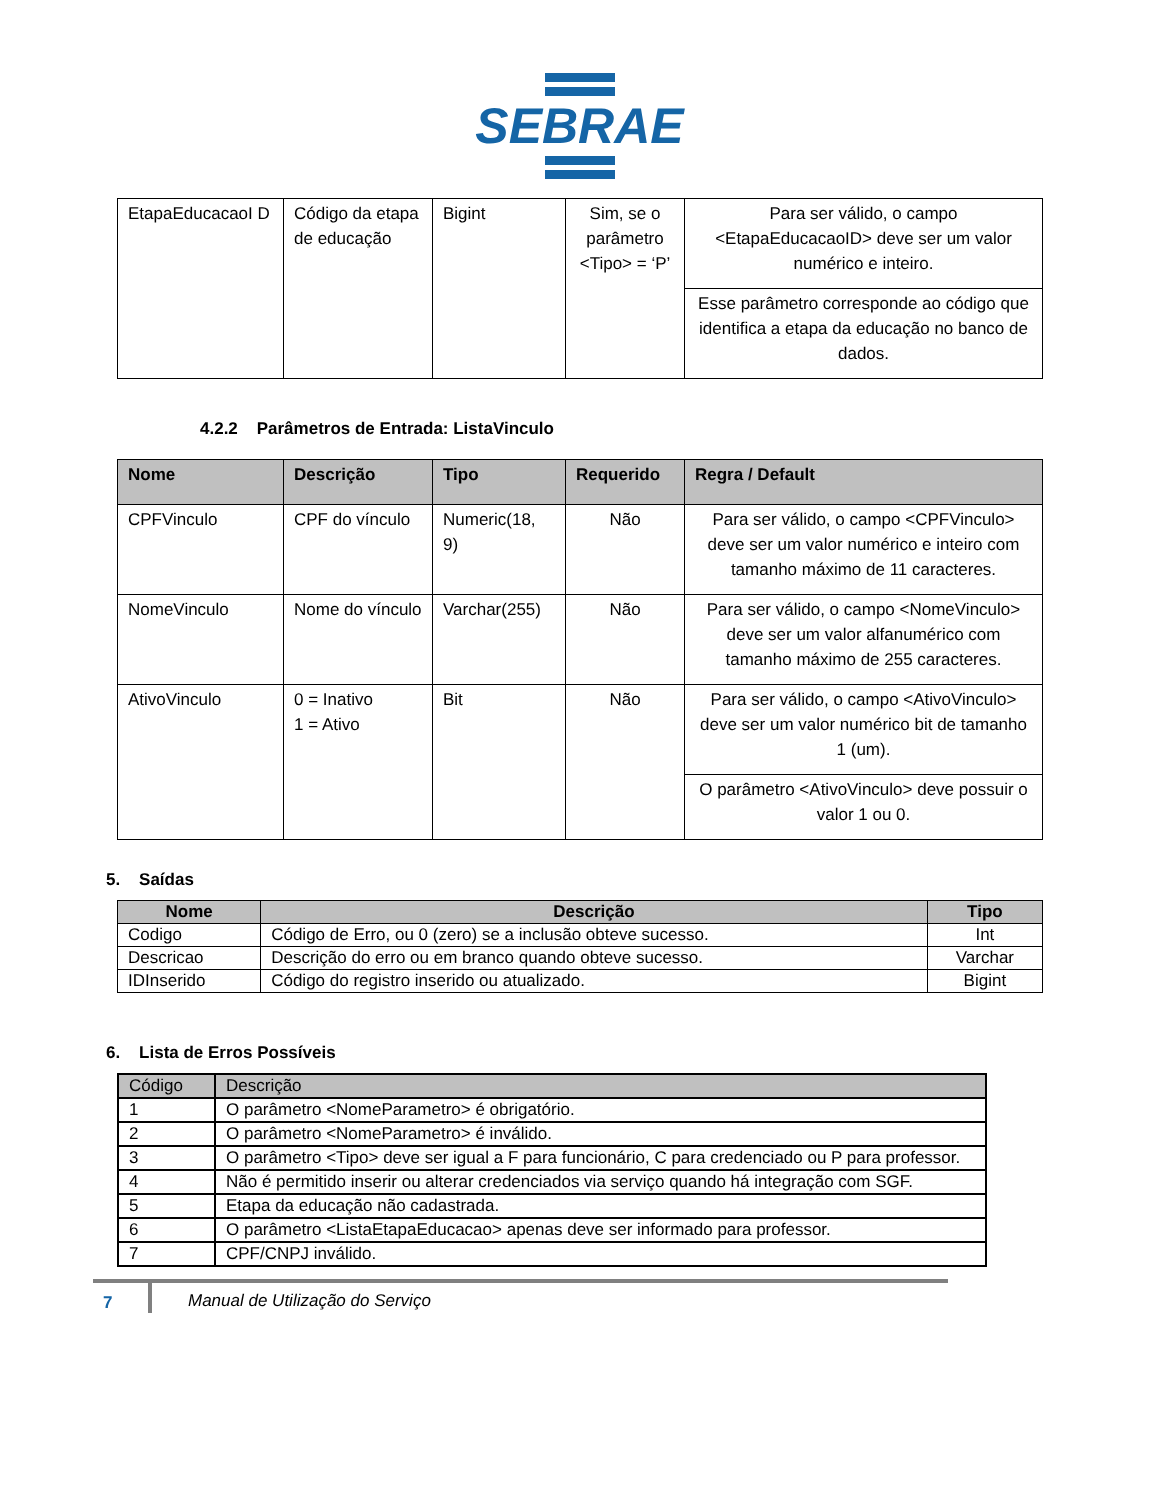SEBRAE
| EtapaEducacaoI D | Código da etapa de educação | Bigint | Sim, se o parâmetro <Tipo> = ‘P’ | Para ser válido, o campo <EtapaEducacaoID> deve ser um valor numérico e inteiro. |
| | | | | Esse parâmetro corresponde ao código que identifica a etapa da educação no banco de dados. |
4.2.2 Parâmetros de Entrada: ListaVinculo
| Nome | Descrição | Tipo | Requerido | Regra / Default |
| --- | --- | --- | --- | --- |
| CPFVinculo | CPF do vínculo | Numeric(18, 9) | Não | Para ser válido, o campo <CPFVinculo> deve ser um valor numérico e inteiro com tamanho máximo de 11 caracteres. |
| NomeVinculo | Nome do vínculo | Varchar(255) | Não | Para ser válido, o campo <NomeVinculo> deve ser um valor alfanumérico com tamanho máximo de 255 caracteres. |
| AtivoVinculo | 0 = Inativo 1 = Ativo | Bit | Não | Para ser válido, o campo <AtivoVinculo> deve ser um valor numérico bit de tamanho 1 (um). |
| | | | | O parâmetro <AtivoVinculo> deve possuir o valor 1 ou 0. |
5. Saídas
| Nome | Descrição | Tipo |
| --- | --- | --- |
| Codigo | Código de Erro, ou 0 (zero) se a inclusão obteve sucesso. | Int |
| Descricao | Descrição do erro ou em branco quando obteve sucesso. | Varchar |
| IDInserido | Código do registro inserido ou atualizado. | Bigint |
6. Lista de Erros Possíveis
| Código | Descrição |
| 1 | O parâmetro <NomeParametro> é obrigatório. |
| 2 | O parâmetro <NomeParametro> é inválido. |
| 3 | O parâmetro <Tipo> deve ser igual a F para funcionário, C para credenciado ou P para professor. |
| 4 | Não é permitido inserir ou alterar credenciados via serviço quando há integração com SGF. |
| 5 | Etapa da educação não cadastrada. |
| 6 | O parâmetro <ListaEtapaEducacao> apenas deve ser informado para professor. |
| 7 | CPF/CNPJ inválido. |
7 Manual de Utilização do Serviço